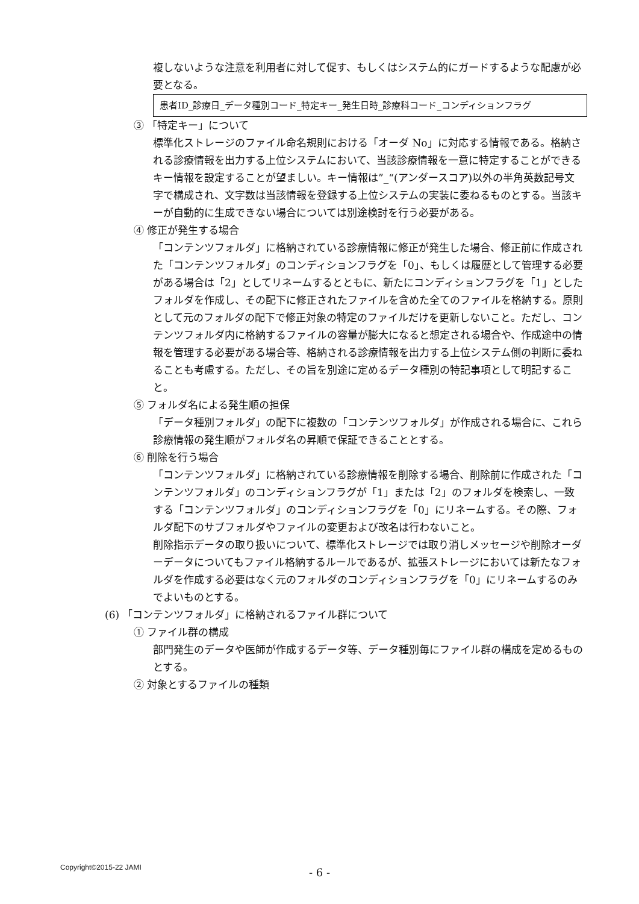複しないような注意を利用者に対して促す、もしくはシステム的にガードするような配慮が必要となる。
患者ID_診療日_データ種別コード_特定キー_発生日時_診療科コード_コンディションフラグ
③ 「特定キー」について
標準化ストレージのファイル命名規則における「オーダ No」に対応する情報である。格納される診療情報を出力する上位システムにおいて、当該診療情報を一意に特定することができるキー情報を設定することが望ましい。キー情報は”_“(アンダースコア)以外の半角英数記号文字で構成され、文字数は当該情報を登録する上位システムの実装に委ねるものとする。当該キーが自動的に生成できない場合については別途検討を行う必要がある。
④ 修正が発生する場合
「コンテンツフォルダ」に格納されている診療情報に修正が発生した場合、修正前に作成された「コンテンツフォルダ」のコンディションフラグを「0」、もしくは履歴として管理する必要がある場合は「2」としてリネームするとともに、新たにコンディションフラグを「1」としたフォルダを作成し、その配下に修正されたファイルを含めた全てのファイルを格納する。原則として元のフォルダの配下で修正対象の特定のファイルだけを更新しないこと。ただし、コンテンツフォルダ内に格納するファイルの容量が膨大になると想定される場合や、作成途中の情報を管理する必要がある場合等、格納される診療情報を出力する上位システム側の判断に委ねることも考慮する。ただし、その旨を別途に定めるデータ種別の特記事項として明記すること。
⑤ フォルダ名による発生順の担保
「データ種別フォルダ」の配下に複数の「コンテンツフォルダ」が作成される場合に、これら診療情報の発生順がフォルダ名の昇順で保証できることとする。
⑥ 削除を行う場合
「コンテンツフォルダ」に格納されている診療情報を削除する場合、削除前に作成された「コンテンツフォルダ」のコンディションフラグが「1」または「2」のフォルダを検索し、一致する「コンテンツフォルダ」のコンディションフラグを「0」にリネームする。その際、フォルダ配下のサブフォルダやファイルの変更および改名は行わないこと。
削除指示データの取り扱いについて、標準化ストレージでは取り消しメッセージや削除オーダーデータについてもファイル格納するルールであるが、拡張ストレージにおいては新たなフォルダを作成する必要はなく元のフォルダのコンディションフラグを「0」にリネームするのみでよいものとする。
(6) 「コンテンツフォルダ」に格納されるファイル群について
① ファイル群の構成
部門発生のデータや医師が作成するデータ等、データ種別毎にファイル群の構成を定めるものとする。
② 対象とするファイルの種類
Copyright©2015-22 JAMI
- 6 -